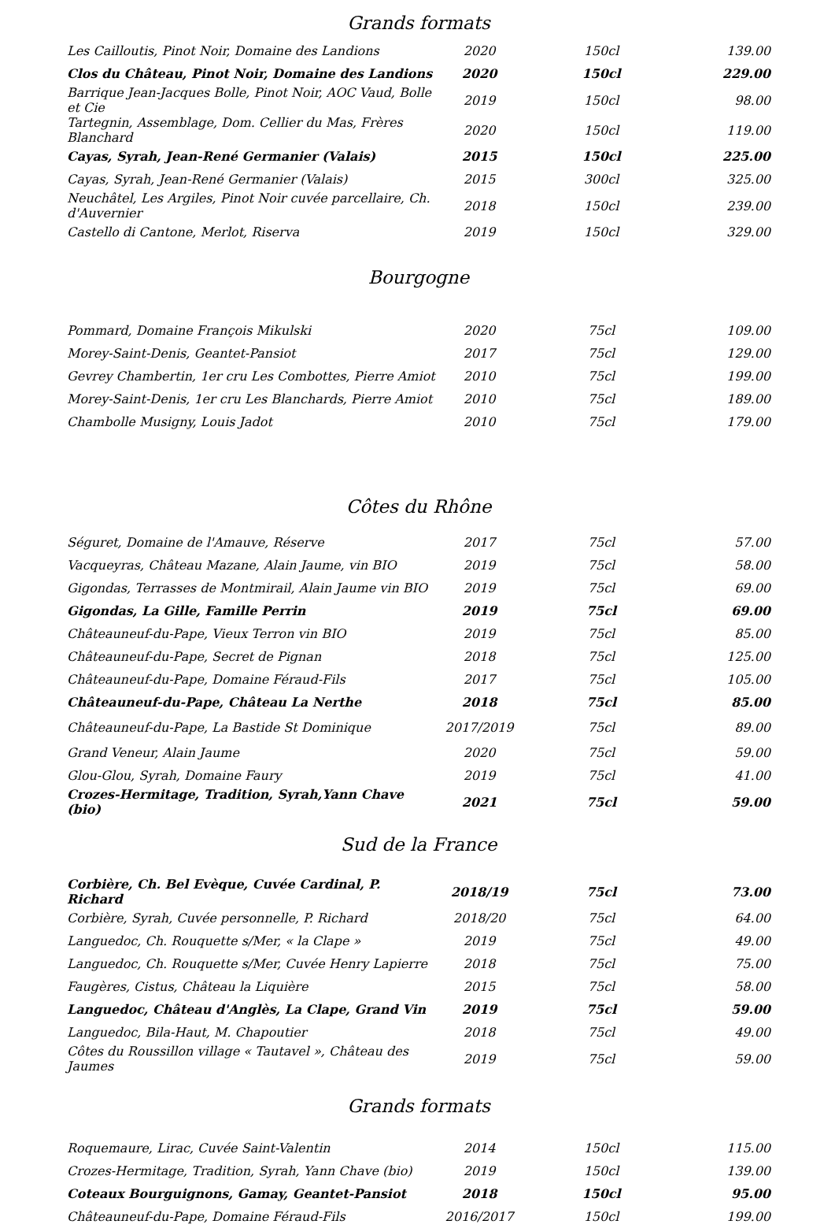Grands formats
| Les Cailloutis, Pinot Noir, Domaine des Landions | 2020 | 150cl | 139.00 |
| Clos du Château, Pinot Noir, Domaine des Landions | 2020 | 150cl | 229.00 |
| Barrique Jean-Jacques Bolle, Pinot Noir, AOC Vaud, Bolle et Cie | 2019 | 150cl | 98.00 |
| Tartegnin, Assemblage, Dom. Cellier du Mas, Frères Blanchard | 2020 | 150cl | 119.00 |
| Cayas, Syrah, Jean-René Germanier (Valais) | 2015 | 150cl | 225.00 |
| Cayas, Syrah, Jean-René Germanier (Valais) | 2015 | 300cl | 325.00 |
| Neuchâtel, Les Argiles, Pinot Noir cuvée parcellaire, Ch. d'Auvernier | 2018 | 150cl | 239.00 |
| Castello di Cantone, Merlot, Riserva | 2019 | 150cl | 329.00 |
Bourgogne
| Pommard, Domaine François Mikulski | 2020 | 75cl | 109.00 |
| Morey-Saint-Denis, Geantet-Pansiot | 2017 | 75cl | 129.00 |
| Gevrey Chambertin, 1er cru Les Combottes, Pierre Amiot | 2010 | 75cl | 199.00 |
| Morey-Saint-Denis, 1er cru Les Blanchards, Pierre Amiot | 2010 | 75cl | 189.00 |
| Chambolle Musigny, Louis Jadot | 2010 | 75cl | 179.00 |
Côtes du Rhône
| Séguret, Domaine de l'Amauve, Réserve | 2017 | 75cl | 57.00 |
| Vacqueyras, Château Mazane, Alain Jaume, vin BIO | 2019 | 75cl | 58.00 |
| Gigondas, Terrasses de Montmirail, Alain Jaume vin BIO | 2019 | 75cl | 69.00 |
| Gigondas, La Gille, Famille Perrin | 2019 | 75cl | 69.00 |
| Châteauneuf-du-Pape, Vieux Terron vin BIO | 2019 | 75cl | 85.00 |
| Châteauneuf-du-Pape, Secret de Pignan | 2018 | 75cl | 125.00 |
| Châteauneuf-du-Pape, Domaine Féraud-Fils | 2017 | 75cl | 105.00 |
| Châteauneuf-du-Pape, Château La Nerthe | 2018 | 75cl | 85.00 |
| Châteauneuf-du-Pape, La Bastide St Dominique | 2017/2019 | 75cl | 89.00 |
| Grand Veneur, Alain Jaume | 2020 | 75cl | 59.00 |
| Glou-Glou, Syrah, Domaine Faury | 2019 | 75cl | 41.00 |
| Crozes-Hermitage, Tradition, Syrah,Yann Chave (bio) | 2021 | 75cl | 59.00 |
Sud de la France
| Corbière, Ch. Bel Evèque, Cuvée Cardinal, P. Richard | 2018/19 | 75cl | 73.00 |
| Corbière, Syrah, Cuvée personnelle, P. Richard | 2018/20 | 75cl | 64.00 |
| Languedoc, Ch. Rouquette s/Mer, « la Clape » | 2019 | 75cl | 49.00 |
| Languedoc, Ch. Rouquette s/Mer, Cuvée Henry Lapierre | 2018 | 75cl | 75.00 |
| Faugères, Cistus, Château la Liquière | 2015 | 75cl | 58.00 |
| Languedoc, Château d'Anglès, La Clape, Grand Vin | 2019 | 75cl | 59.00 |
| Languedoc, Bila-Haut, M. Chapoutier | 2018 | 75cl | 49.00 |
| Côtes du Roussillon village « Tautavel », Château des Jaumes | 2019 | 75cl | 59.00 |
Grands formats
| Roquemaure, Lirac, Cuvée Saint-Valentin | 2014 | 150cl | 115.00 |
| Crozes-Hermitage, Tradition, Syrah, Yann Chave (bio) | 2019 | 150cl | 139.00 |
| Coteaux Bourguignons, Gamay, Geantet-Pansiot | 2018 | 150cl | 95.00 |
| Châteauneuf-du-Pape, Domaine Féraud-Fils | 2016/2017 | 150cl | 199.00 |